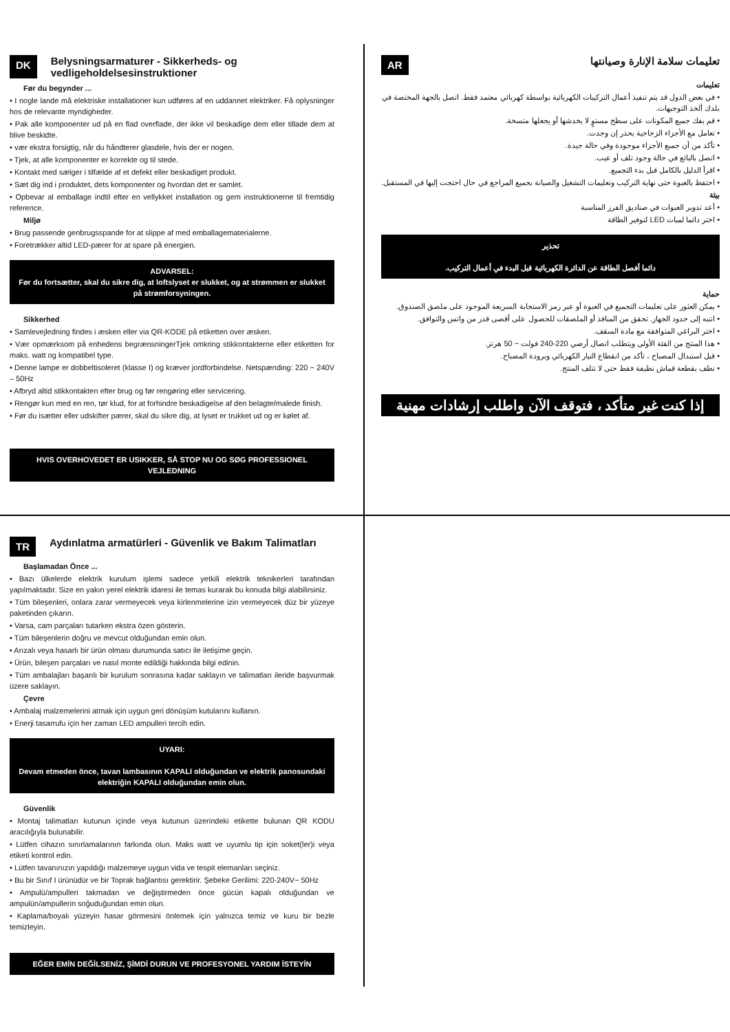DK Belysningsarmaturer - Sikkerheds- og vedligeholdelsesinstruktioner
Før du begynder ...
• I nogle lande må elektriske installationer kun udføres af en uddannet elektriker. Få oplysninger hos de relevante myndigheder.
• Pak alle komponenter ud på en flad overflade, der ikke vil beskadige dem eller tillade dem at blive beskidte.
• vær ekstra forsigtig, når du håndterer glasdele, hvis der er nogen.
• Tjek, at alle komponenter er korrekte og til stede.
• Kontakt med sælger i tilfælde af et defekt eller beskadiget produkt.
• Sæt dig ind i produktet, dets komponenter og hvordan det er samlet.
• Opbevar al emballage indtil efter en vellykket installation og gem instruktionerne til fremtidig reference.
Miljø
• Brug passende genbrugsspande for at slippe af med emballagematerialerne.
• Foretrækker altid LED-pærer for at spare på energien.
ADVARSEL:
Før du fortsætter, skal du sikre dig, at loftslyset er slukket, og at strømmen er slukket på strømforsyningen.
Sikkerhed
• Samlevejledning findes i æsken eller via QR-KODE på etiketten over æsken.
• Vær opmærksom på enhedens begrænsningerTjek omkring stikkontakterne eller etiketten for maks. watt og kompatibel type.
• Denne lampe er dobbeltisoleret (klasse I) og kræver jordforbindelse. Netspænding: 220 ~ 240V – 50Hz
• Afbryd altid stikkontakten efter brug og før rengøring eller servicering.
• Rengør kun med en ren, tør klud, for at forhindre beskadigelse af den belagte/malede finish.
• Før du isætter eller udskifter pærer, skal du sikre dig, at lyset er trukket ud og er kølet af.
HVIS OVERHOVEDET ER USIKKER, SÅ STOP NU OG SØG PROFESSIONEL VEJLEDNING
AR تعليمات سلامة الإنارة وصيانتها
تعليمات
• في بعض الدول قد يتم تنفيذ أعمال التركيبات الكهربائية بواسطة كهربائي معتمد فقط. اتصل بالجهة المختصة في بلدك ألخذ التوجيهات.
• قم بفك جميع المكونات على سطح مستوٍ لا يخدشها أو يجعلها متسخة.
• تعامل مع الأجزاء الزجاجية بحذر إن وجدت.
• تأكد من أن جميع الأجزاء موجودة وفي حالة جيدة.
• اتصل بالبائع في حالة وجود تلف أو عيب.
• اقرأ الدليل بالكامل قبل بدء التجميع.
• احتفظ بالعبوة حتى نهاية التركيب وتعليمات التشغيل والصيانة بجميع المراجع في حال احتجت إليها في المستقبل.
بيئة
• أعد تدوير العبوات في صناديق الفرز المناسبة
• اختر دائما لمبات LED لتوفير الطاقة
تحذير
دائما أفصل الطاقة عن الدائرة الكهربائية قبل البدء في أعمال التركيب.
حماية
• يمكن العثور على تعليمات التجميع في العبوة أو عبر رمز الاستجابة السريعة الموجود على ملصق الصندوق.
• انتبه إلى حدود الجهاز. تحقق من المنافذ أو الملصقات للحصول على أقصى قدر من واتس والتوافق.
• اختر البراغي المتوافقة مع مادة السقف.
• هذا المنتج من الفئة الأولى ويتطلب اتصال أرضي 220-240 فولت ~ 50 هرتز.
• قبل استبدال المصباح ، تأكد من انقطاع التيار الكهربائي وبرودة المصباح.
• نظف بقطعة قماش نظيفة فقط حتى لا تتلف المنتج.
إذا كنت غير متأكد ، فتوقف الآن واطلب إرشادات مهنية
TR Aydınlatma armatürleri - Güvenlik ve Bakım Talimatları
Başlamadan Önce ...
• Bazı ülkelerde elektrik kurulum işlemi sadece yetkili elektrik teknikerleri tarafından yapılmaktadır. Size en yakın yerel elektrik idaresi ile temas kurarak bu konuda bilgi alabilirsiniz.
• Tüm bileşenleri, onlara zarar vermeyecek veya kirlenmelerine izin vermeyecek düz bir yüzeye paketinden çıkarın.
• Varsa, cam parçaları tutarken ekstra özen gösterin.
• Tüm bileşenlerin doğru ve mevcut olduğundan emin olun.
• Arızalı veya hasarlı bir ürün olması durumunda satıcı ile iletişime geçin.
• Ürün, bileşen parçaları ve nasıl monte edildiği hakkında bilgi edinin.
• Tüm ambalajları başarılı bir kurulum sonrasına kadar saklayın ve talimatları ileride başvurmak üzere saklayın.
Çevre
• Ambalaj malzemelerini atmak için uygun geri dönüşüm kutularını kullanın.
• Enerji tasarrufu için her zaman LED ampulleri tercih edin.
UYARI:
Devam etmeden önce, tavan lambasının KAPALI olduğundan ve elektrik panosundaki elektriğin KAPALI olduğundan emin olun.
Güvenlik
• Montaj talimatları kutunun içinde veya kutunun üzerindeki etikette bulunan QR KODU aracılığıyla bulunabilir.
• Lütfen cihazın sınırlamalarının farkında olun. Maks watt ve uyumlu tip için soket(ler)i veya etiketi kontrol edin.
• Lütfen tavanınızın yapıldığı malzemeye uygun vida ve tespit elemanları seçiniz.
• Bu bir Sınıf I ürünüdür ve bir Toprak bağlantısı gerektirir. Şebeke Gerilimi: 220-240V~ 50Hz
• Ampulü/ampulleri takmadan ve değiştirmeden önce gücün kapalı olduğundan ve ampulün/ampullerin soğuduğundan emin olun.
• Kaplama/boyalı yüzeyin hasar görmesini önlemek için yalnızca temiz ve kuru bir bezle temizleyin.
EĞER EMİN DEĞİLSENİZ, ŞİMDİ DURUN VE PROFESYONEL YARDIM İSTEYİN